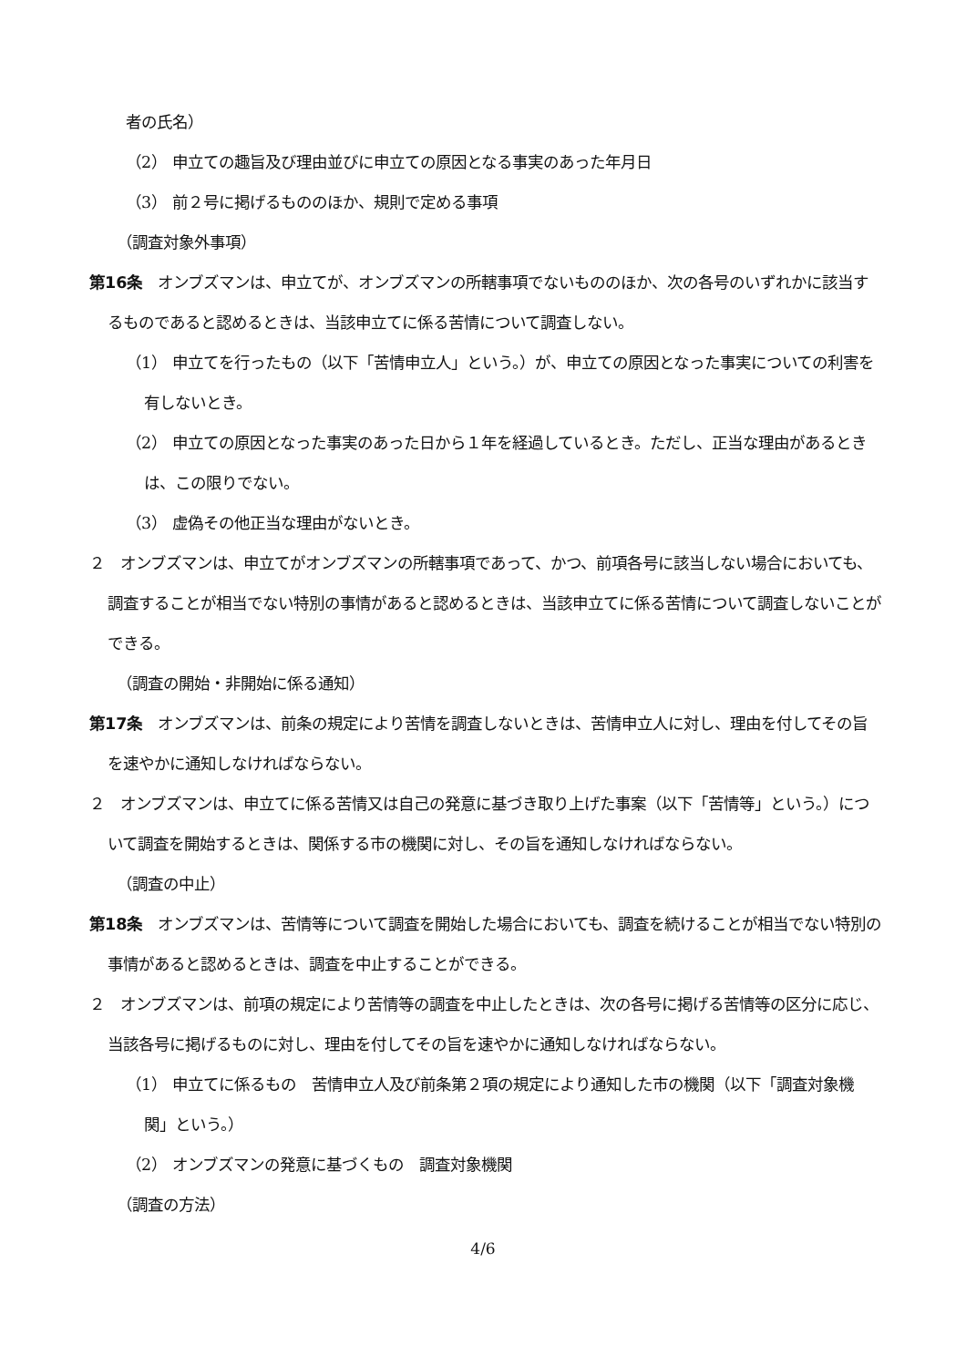者の氏名）
（2） 申立ての趣旨及び理由並びに申立ての原因となる事実のあった年月日
（3） 前２号に掲げるもののほか、規則で定める事項
（調査対象外事項）
第16条　オンブズマンは、申立てが、オンブズマンの所轄事項でないもののほか、次の各号のいずれかに該当するものであると認めるときは、当該申立てに係る苦情について調査しない。
（1） 申立てを行ったもの（以下「苦情申立人」という。）が、申立ての原因となった事実についての利害を有しないとき。
（2） 申立ての原因となった事実のあった日から１年を経過しているとき。ただし、正当な理由があるときは、この限りでない。
（3） 虚偽その他正当な理由がないとき。
２　オンブズマンは、申立てがオンブズマンの所轄事項であって、かつ、前項各号に該当しない場合においても、調査することが相当でない特別の事情があると認めるときは、当該申立てに係る苦情について調査しないことができる。
（調査の開始・非開始に係る通知）
第17条　オンブズマンは、前条の規定により苦情を調査しないときは、苦情申立人に対し、理由を付してその旨を速やかに通知しなければならない。
２　オンブズマンは、申立てに係る苦情又は自己の発意に基づき取り上げた事案（以下「苦情等」という。）について調査を開始するときは、関係する市の機関に対し、その旨を通知しなければならない。
（調査の中止）
第18条　オンブズマンは、苦情等について調査を開始した場合においても、調査を続けることが相当でない特別の事情があると認めるときは、調査を中止することができる。
２　オンブズマンは、前項の規定により苦情等の調査を中止したときは、次の各号に掲げる苦情等の区分に応じ、当該各号に掲げるものに対し、理由を付してその旨を速やかに通知しなければならない。
（1） 申立てに係るもの　苦情申立人及び前条第２項の規定により通知した市の機関（以下「調査対象機関」という。）
（2） オンブズマンの発意に基づくもの　調査対象機関
（調査の方法）
4/6